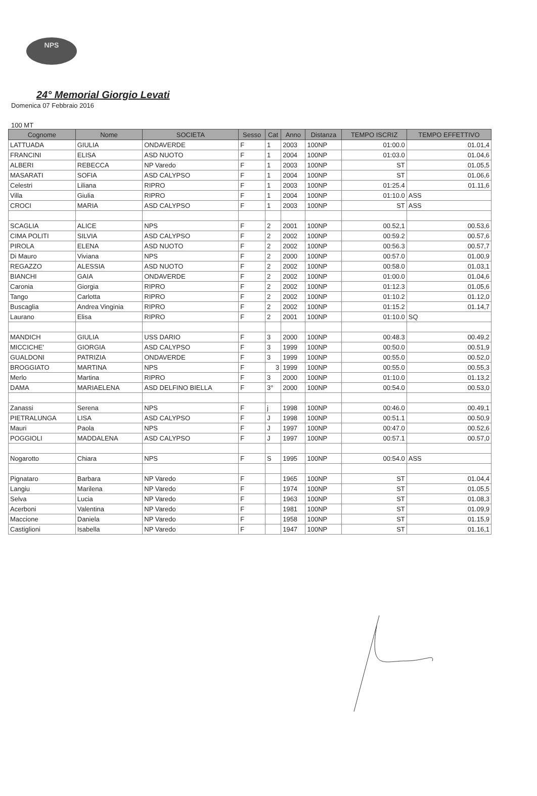NPS
24° Memorial Giorgio Levati
Domenica 07 Febbraio 2016
100 MT
| Cognome | Nome | SOCIETA | Sesso | Cat | Anno | Distanza | TEMPO ISCRIZ | TEMPO EFFETTIVO |
| --- | --- | --- | --- | --- | --- | --- | --- | --- |
| LATTUADA | GIULIA | ONDAVERDE | F | 1 | 2003 | 100NP | 01:00.0 | 01.01,4 |
| FRANCINI | ELISA | ASD NUOTO | F | 1 | 2004 | 100NP | 01:03.0 | 01.04,6 |
| ALBERI | REBECCA | NP Varedo | F | 1 | 2003 | 100NP | ST | 01.05,5 |
| MASARATI | SOFIA | ASD CALYPSO | F | 1 | 2004 | 100NP | ST | 01.06,6 |
| Celestri | Liliana | RIPRO | F | 1 | 2003 | 100NP | 01:25.4 | 01.11,6 |
| Villa | Giulia | RIPRO | F | 1 | 2004 | 100NP | 01:10.0 | ASS |
| CROCI | MARIA | ASD CALYPSO | F | 1 | 2003 | 100NP | ST | ASS |
| SCAGLIA | ALICE | NPS | F | 2 | 2001 | 100NP | 00.52,1 | 00.53,6 |
| CIMA POLITI | SILVIA | ASD CALYPSO | F | 2 | 2002 | 100NP | 00:59.2 | 00.57,6 |
| PIROLA | ELENA | ASD NUOTO | F | 2 | 2002 | 100NP | 00:56.3 | 00.57,7 |
| Di Mauro | Viviana | NPS | F | 2 | 2000 | 100NP | 00:57.0 | 01.00,9 |
| REGAZZO | ALESSIA | ASD NUOTO | F | 2 | 2002 | 100NP | 00:58.0 | 01.03,1 |
| BIANCHI | GAIA | ONDAVERDE | F | 2 | 2002 | 100NP | 01:00.0 | 01.04,6 |
| Caronia | Giorgia | RIPRO | F | 2 | 2002 | 100NP | 01:12.3 | 01.05,6 |
| Tango | Carlotta | RIPRO | F | 2 | 2002 | 100NP | 01:10.2 | 01.12,0 |
| Buscaglia | Andrea Vinginia | RIPRO | F | 2 | 2002 | 100NP | 01:15.2 | 01.14,7 |
| Laurano | Elisa | RIPRO | F | 2 | 2001 | 100NP | 01:10.0 | SQ |
| MANDICH | GIULIA | USS DARIO | F | 3 | 2000 | 100NP | 00:48.3 | 00.49,2 |
| MICCICHE' | GIORGIA | ASD CALYPSO | F | 3 | 1999 | 100NP | 00:50.0 | 00.51,9 |
| GUALDONI | PATRIZIA | ONDAVERDE | F | 3 | 1999 | 100NP | 00:55.0 | 00.52,0 |
| BROGGIATO | MARTINA | NPS | F | 3 | 1999 | 100NP | 00:55.0 | 00.55,3 |
| Merlo | Martina | RIPRO | F | 3 | 2000 | 100NP | 01:10.0 | 01.13,2 |
| DAMA | MARIAELENA | ASD DELFINO BIELLA | F | 3° | 2000 | 100NP | 00:54.0 | 00.53,0 |
| Zanassi | Serena | NPS | F | j | 1998 | 100NP | 00:46.0 | 00.49,1 |
| PIETRALUNGA | LISA | ASD CALYPSO | F | J | 1998 | 100NP | 00:51.1 | 00.50,9 |
| Mauri | Paola | NPS | F | J | 1997 | 100NP | 00:47.0 | 00.52,6 |
| POGGIOLI | MADDALENA | ASD CALYPSO | F | J | 1997 | 100NP | 00:57.1 | 00.57,0 |
| Nogarotto | Chiara | NPS | F | S | 1995 | 100NP | 00:54.0 | ASS |
| Pignataro | Barbara | NP Varedo | F | | 1965 | 100NP | ST | 01.04,4 |
| Langiu | Marilena | NP Varedo | F | | 1974 | 100NP | ST | 01.05,5 |
| Selva | Lucia | NP Varedo | F | | 1963 | 100NP | ST | 01.08,3 |
| Acerboni | Valentina | NP Varedo | F | | 1981 | 100NP | ST | 01.09,9 |
| Maccione | Daniela | NP Varedo | F | | 1958 | 100NP | ST | 01.15,9 |
| Castiglioni | Isabella | NP Varedo | F | | 1947 | 100NP | ST | 01.16,1 |